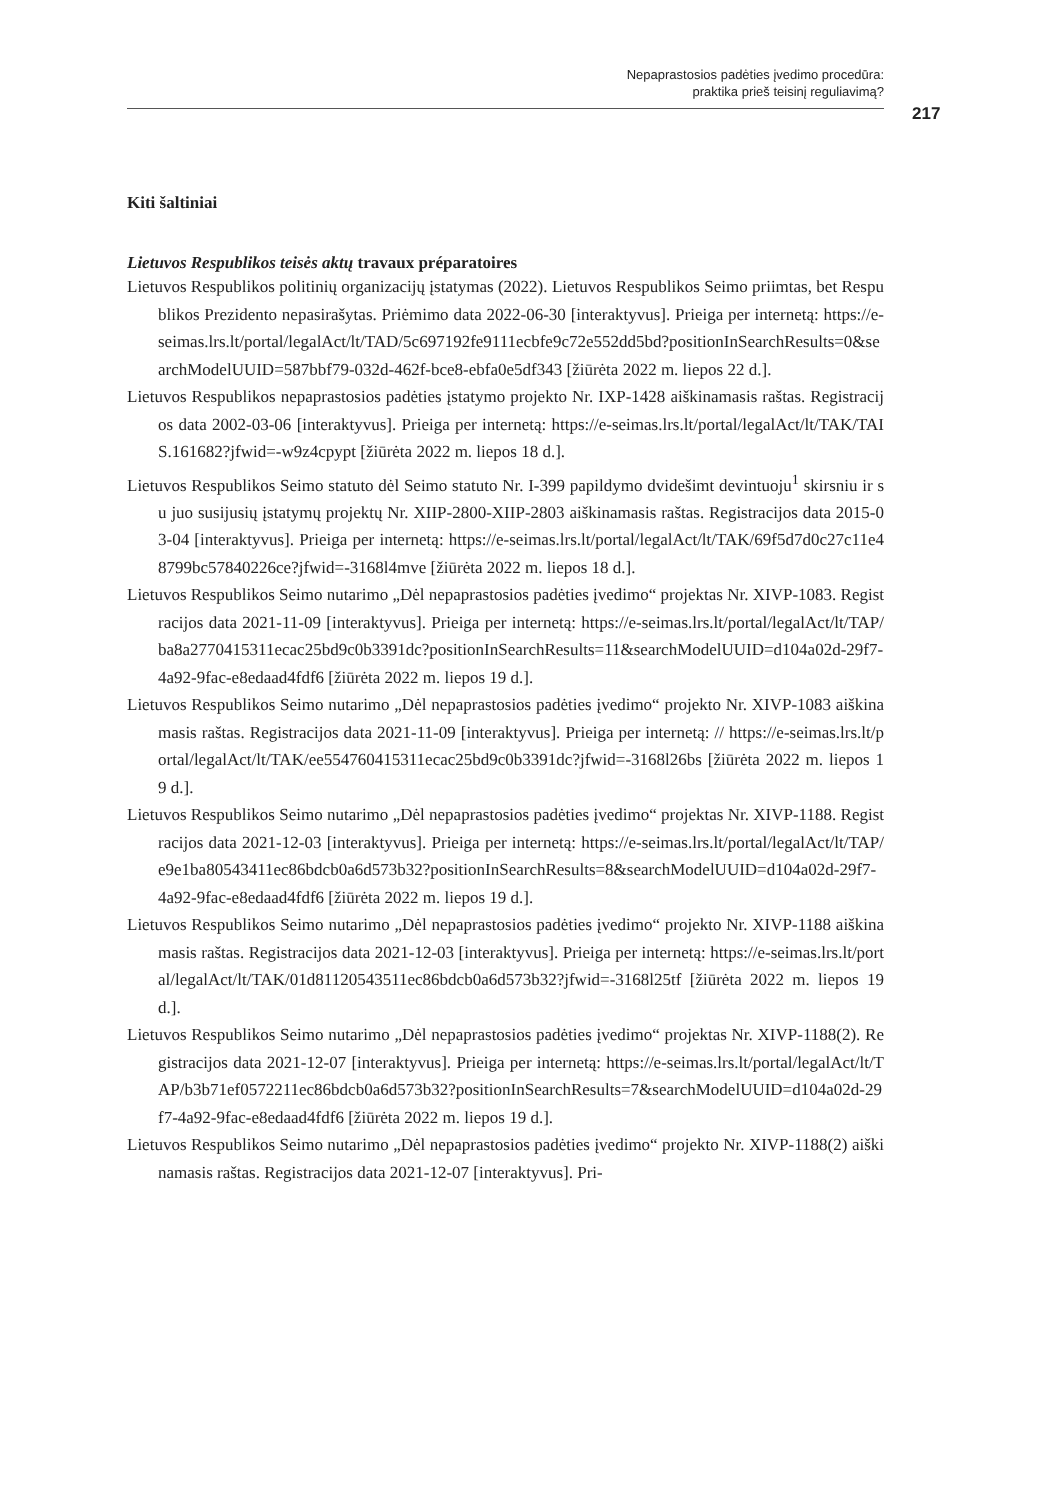Nepaprastosios padėties įvedimo procedūra:
praktika prieš teisinį reguliavimą?
217
Kiti šaltiniai
Lietuvos Respublikos teisės aktų travaux préparatoires
Lietuvos Respublikos politinių organizacijų įstatymas (2022). Lietuvos Respublikos Seimo priimtas, bet Respublikos Prezidento nepasirašytas. Priėmimo data 2022-06-30 [interaktyvus]. Prieiga per internetą: https://e-seimas.lrs.lt/portal/legalAct/lt/TAD/5c697192fe9111ecbfe9c72e552dd5bd?positionInSearchResults=0&searchModelUUID=587bbf79-032d-462f-bce8-ebfa0e5df343 [žiūrėta 2022 m. liepos 22 d.].
Lietuvos Respublikos nepaprastosios padėties įstatymo projekto Nr. IXP-1428 aiškinamasis raštas. Registracijos data 2002-03-06 [interaktyvus]. Prieiga per internetą: https://e-seimas.lrs.lt/portal/legalAct/lt/TAK/TAIS.161682?jfwid=-w9z4cpypt [žiūrėta 2022 m. liepos 18 d.].
Lietuvos Respublikos Seimo statuto dėl Seimo statuto Nr. I-399 papildymo dvidešimt devintuoju<sup>1</sup> skirsniu ir su juo susijusių įstatymų projektų Nr. XIIP-2800-XIIP-2803 aiškinamasis raštas. Registracijos data 2015-03-04 [interaktyvus]. Prieiga per internetą: https://e-seimas.lrs.lt/portal/legalAct/lt/TAK/69f5d7d0c27c11e48799bc57840226ce?jfwid=-3168l4mve [žiūrėta 2022 m. liepos 18 d.].
Lietuvos Respublikos Seimo nutarimo „Dėl nepaprastosios padėties įvedimo“ projektas Nr. XIVP-1083. Registracijos data 2021-11-09 [interaktyvus]. Prieiga per internetą: https://e-seimas.lrs.lt/portal/legalAct/lt/TAP/ba8a2770415311ecac25bd9c0b3391dc?positionInSearchResults=11&searchModelUUID=d104a02d-29f7-4a92-9fac-e8edaad4fdf6 [žiūrėta 2022 m. liepos 19 d.].
Lietuvos Respublikos Seimo nutarimo „Dėl nepaprastosios padėties įvedimo“ projekto Nr. XIVP-1083 aiškinamasis raštas. Registracijos data 2021-11-09 [interaktyvus]. Prieiga per internetą: // https://e-seimas.lrs.lt/portal/legalAct/lt/TAK/ee554760415311ecac25bd9c0b3391dc?jfwid=-3168l26bs [žiūrėta 2022 m. liepos 19 d.].
Lietuvos Respublikos Seimo nutarimo „Dėl nepaprastosios padėties įvedimo“ projektas Nr. XIVP-1188. Registracijos data 2021-12-03 [interaktyvus]. Prieiga per internetą: https://e-seimas.lrs.lt/portal/legalAct/lt/TAP/e9e1ba80543411ec86bdcb0a6d573b32?positionInSearchResults=8&searchModelUUID=d104a02d-29f7-4a92-9fac-e8edaad4fdf6 [žiūrėta 2022 m. liepos 19 d.].
Lietuvos Respublikos Seimo nutarimo „Dėl nepaprastosios padėties įvedimo“ projekto Nr. XIVP-1188 aiškinamasis raštas. Registracijos data 2021-12-03 [interaktyvus]. Prieiga per internetą: https://e-seimas.lrs.lt/portal/legalAct/lt/TAK/01d81120543511ec86bdcb0a6d573b32?jfwid=-3168l25tf [žiūrėta 2022 m. liepos 19 d.].
Lietuvos Respublikos Seimo nutarimo „Dėl nepaprastosios padėties įvedimo“ projektas Nr. XIVP-1188(2). Registracijos data 2021-12-07 [interaktyvus]. Prieiga per internetą: https://e-seimas.lrs.lt/portal/legalAct/lt/TAP/b3b71ef0572211ec86bdcb0a6d573b32?positionInSearchResults=7&searchModelUUID=d104a02d-29f7-4a92-9fac-e8edaad4fdf6 [žiūrėta 2022 m. liepos 19 d.].
Lietuvos Respublikos Seimo nutarimo „Dėl nepaprastosios padėties įvedimo“ projekto Nr. XIVP-1188(2) aiškinamasis raštas. Registracijos data 2021-12-07 [interaktyvus]. Pri-